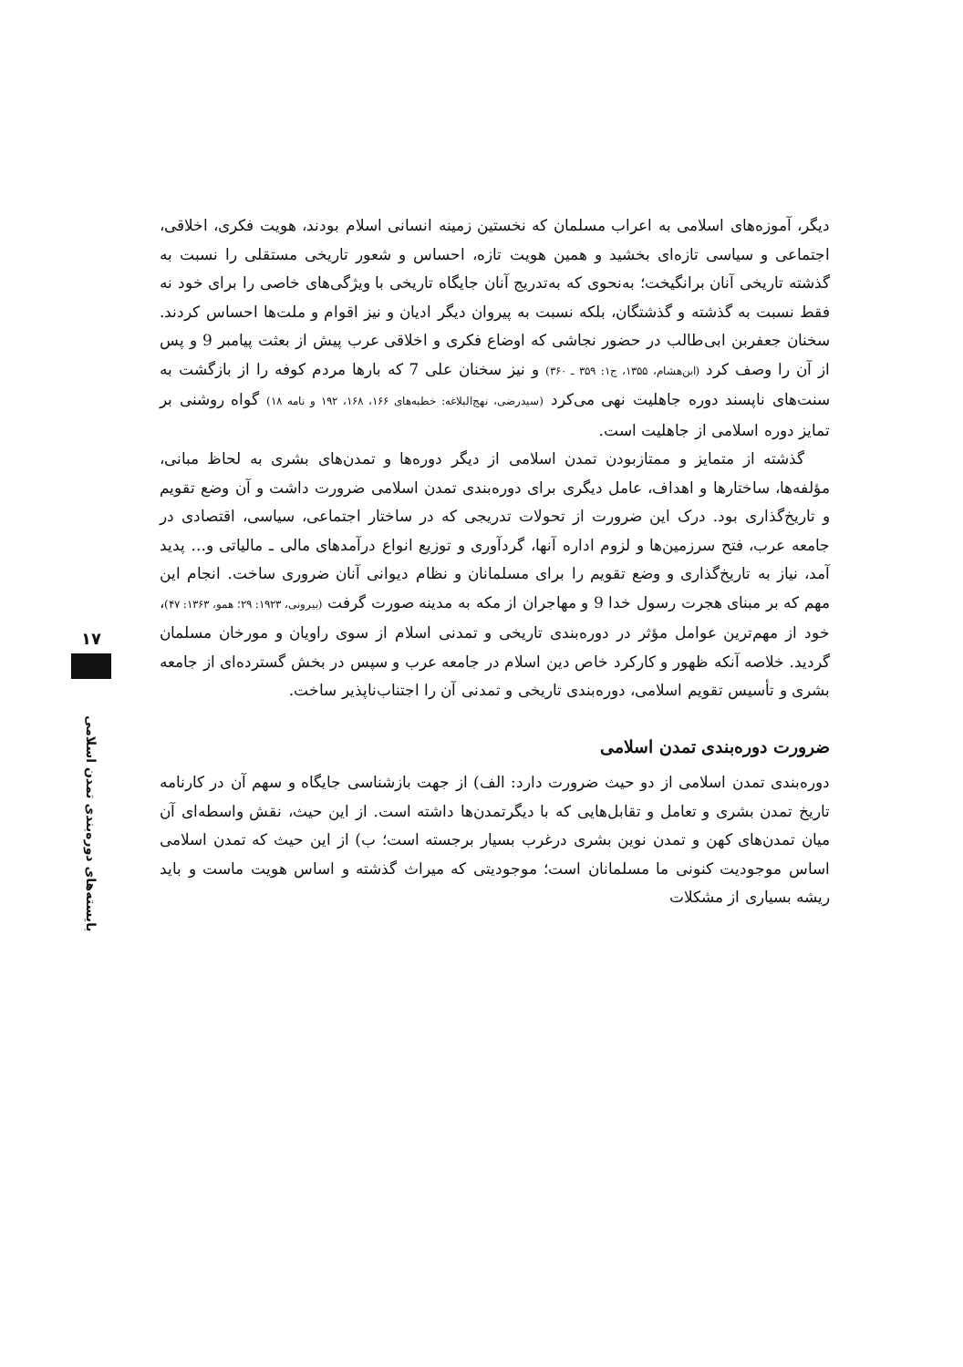۱۷
بایسته‌های دوره‌بندی تمدن اسلامی
دیگر، آموزه‌های اسلامی به اعراب مسلمان که نخستین زمینه انسانی اسلام بودند، هویت فکری، اخلاقی، اجتماعی و سیاسی تازه‌ای بخشید و همین هویت تازه، احساس و شعور تاریخی مستقلی را نسبت به گذشته تاریخی آنان برانگیخت؛ به‌نحوی که به‌تدریج آنان جایگاه تاریخی با ویژگی‌های خاصی را برای خود نه فقط نسبت به گذشته و گذشتگان، بلکه نسبت به پیروان دیگر ادیان و نیز اقوام و ملت‌ها احساس کردند. سخنان جعفربن ابی‌طالب در حضور نجاشی که اوضاع فکری و اخلاقی عرب پیش از بعثت پیامبر 9 و پس از آن را وصف کرد (ابن‌هشام، ۱۳۵۵، ج۱: ۳۵۹ ـ ۳۶۰) و نیز سخنان علی 7 که بارها مردم کوفه را از بازگشت به سنت‌های ناپسند دوره جاهلیت نهی می‌کرد (سیدرضی، نهج‌البلاغه: خطبه‌های ۱۶۶، ۱۶۸، ۱۹۲ و نامه ۱۸) گواه روشنی بر تمایز دوره اسلامی از جاهلیت است.
گذشته از متمایز و ممتازبودن تمدن اسلامی از دیگر دوره‌ها و تمدن‌های بشری به لحاظ مبانی، مؤلفه‌ها، ساختارها و اهداف، عامل دیگری برای دوره‌بندی تمدن اسلامی ضرورت داشت و آن وضع تقویم و تاریخ‌گذاری بود. درک این ضرورت از تحولات تدریجی که در ساختار اجتماعی، سیاسی، اقتصادی در جامعه عرب، فتح سرزمین‌ها و لزوم اداره آنها، گردآوری و توزیع انواع درآمدهای مالی ـ مالیاتی و... پدید آمد، نیاز به تاریخ‌گذاری و وضع تقویم را برای مسلمانان و نظام دیوانی آنان ضروری ساخت. انجام این مهم که بر مبنای هجرت رسول خدا 9 و مهاجران از مکه به مدینه صورت گرفت (بیرونی، ۱۹۲۳: ۲۹؛ همو، ۱۳۶۳: ۴۷)، خود از مهم‌ترین عوامل مؤثر در دوره‌بندی تاریخی و تمدنی اسلام از سوی راویان و مورخان مسلمان گردید. خلاصه آنکه ظهور و کارکرد خاص دین اسلام در جامعه عرب و سپس در بخش گسترده‌ای از جامعه بشری و تأسیس تقویم اسلامی، دوره‌بندی تاریخی و تمدنی آن را اجتناب‌ناپذیر ساخت.
ضرورت دوره‌بندی تمدن اسلامی
دوره‌بندی تمدن اسلامی از دو حیث ضرورت دارد: الف) از جهت بازشناسی جایگاه و سهم آن در کارنامه تاریخ تمدن بشری و تعامل و تقابل‌هایی که با دیگرتمدن‌ها داشته است. از این حیث، نقش واسطه‌ای آن میان تمدن‌های کهن و تمدن نوین بشری درغرب بسیار برجسته است؛ ب) از این حیث که تمدن اسلامی اساس موجودیت کنونی ما مسلمانان است؛ موجودیتی که میراث گذشته و اساس هویت ماست و باید ریشه بسیاری از مشکلات